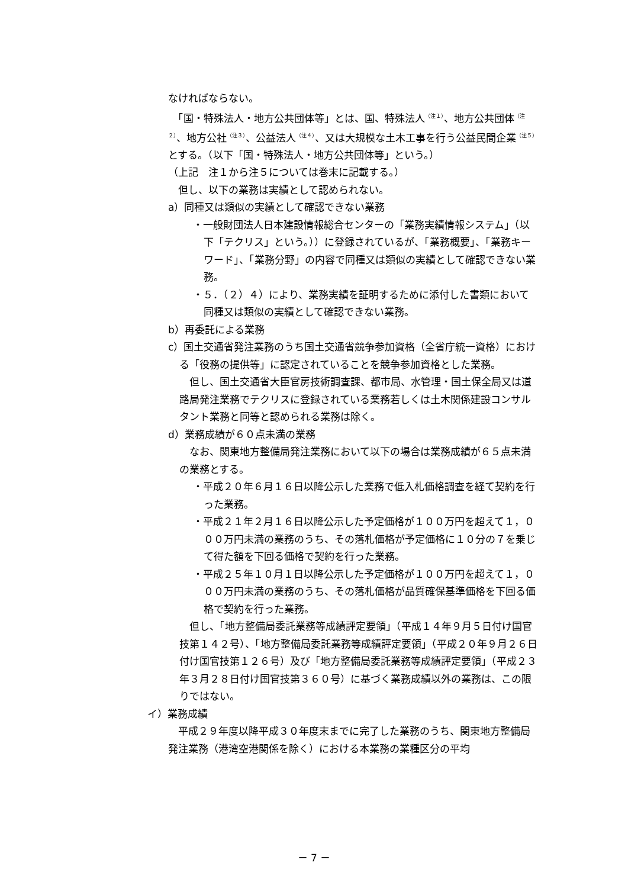なければならない。
　「国・特殊法人・地方公共団体等」とは、国、特殊法人<sup>（注１）</sup>、地方公共団体<sup>（注２）</sup>、地方公社<sup>（注３）</sup>、公益法人<sup>（注４）</sup>、又は大規模な土木工事を行う公益民間企業<sup>（注５）</sup>とする。（以下「国・特殊法人・地方公共団体等」という。）
（上記　注１から注５については巻末に記載する。）
　但し、以下の業務は実績として認められない。
a）同種又は類似の実績として確認できない業務
・一般財団法人日本建設情報総合センターの「業務実績情報システム」（以下「テクリス」という。））に登録されているが、「業務概要」、「業務キーワード」、「業務分野」の内容で同種又は類似の実績として確認できない業務。
・５．（２）４）により、業務実績を証明するために添付した書類において同種又は類似の実績として確認できない業務。
b）再委託による業務
c）国土交通省発注業務のうち国土交通省競争参加資格（全省庁統一資格）における「役務の提供等」に認定されていることを競争参加資格とした業務。
　但し、国土交通省大臣官房技術調査課、都市局、水管理・国土保全局又は道路局発注業務でテクリスに登録されている業務若しくは土木関係建設コンサルタント業務と同等と認められる業務は除く。
d）業務成績が６０点未満の業務
　なお、関東地方整備局発注業務において以下の場合は業務成績が６５点未満の業務とする。
・平成２０年６月１６日以降公示した業務で低入札価格調査を経て契約を行った業務。
・平成２１年２月１６日以降公示した予定価格が１００万円を超えて１，０００万円未満の業務のうち、その落札価格が予定価格に１０分の７を乗じて得た額を下回る価格で契約を行った業務。
・平成２５年１０月１日以降公示した予定価格が１００万円を超えて１，０００万円未満の業務のうち、その落札価格が品質確保基準価格を下回る価格で契約を行った業務。
　但し、「地方整備局委託業務等成績評定要領」（平成１４年９月５日付け国官技第１４２号）、「地方整備局委託業務等成績評定要領」（平成２０年９月２６日付け国官技第１２６号）及び「地方整備局委託業務等成績評定要領」（平成２３年３月２８日付け国官技第３６０号）に基づく業務成績以外の業務は、この限りではない。
イ）業務成績
　平成２９年度以降平成３０年度末までに完了した業務のうち、関東地方整備局発注業務（港湾空港関係を除く）における本業務の業種区分の平均
－ 7 －